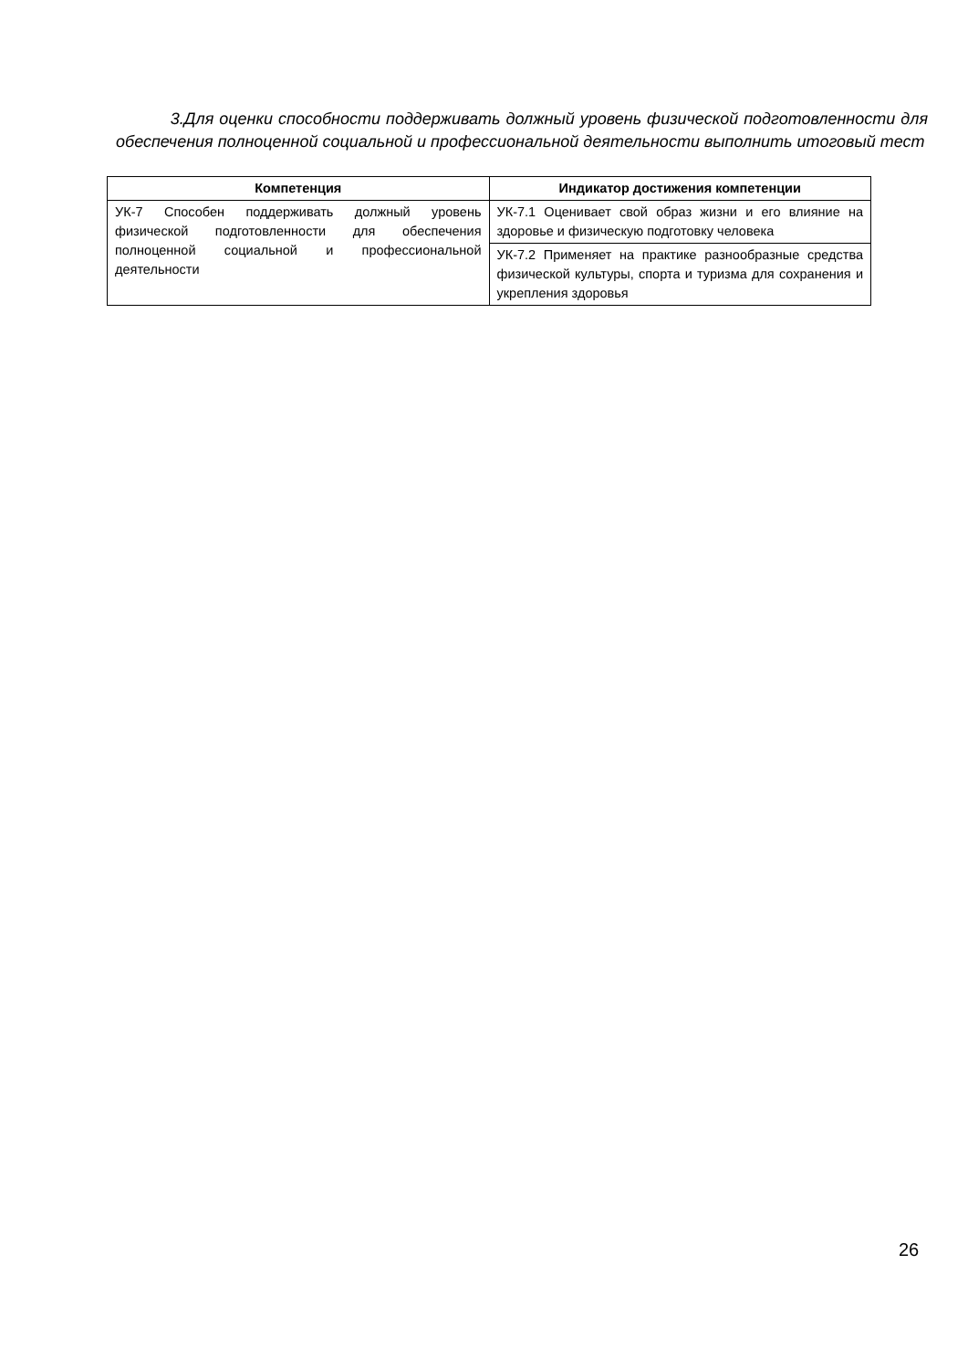3.Для оценки способности поддерживать должный уровень физической подготовленности для обеспечения полноценной социальной и профессиональной деятельности выполнить итоговый тест
| Компетенция | Индикатор достижения компетенции |
| --- | --- |
| УК-7 Способен поддерживать должный уровень физической подготовленности для обеспечения полноценной социальной и профессиональной деятельности | УК-7.1 Оценивает свой образ жизни и его влияние на здоровье и физическую подготовку человека |
| | УК-7.2 Применяет на практике разнообразные средства физической культуры, спорта и туризма для сохранения и укрепления здоровья |
26